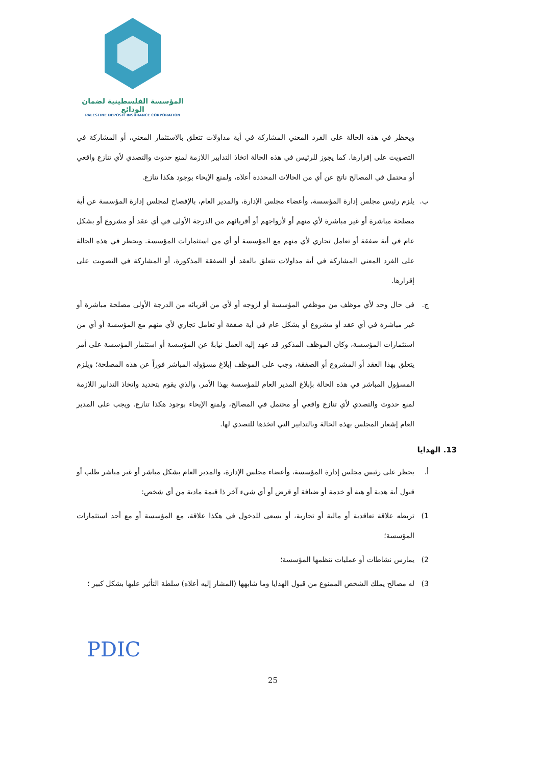المؤسسة الفلسطينية لضمان الودائع
PALESTINE DEPOSIT INSURANCE CORPORATION
ويحظر في هذه الحالة على الفرد المعني المشاركة في أية مداولات تتعلق بالاستثمار المعني، أو المشاركة في التصويت على إقرارها. كما يجوز للرئيس في هذه الحالة اتخاذ التدابير اللازمة لمنع حدوث والتصدي لأي تنازع واقعي أو محتمل في المصالح ناتج عن أي من الحالات المحددة أعلاه، ولمنع الإيحاء بوجود هكذا تنازع.
ب. يلزم رئيس مجلس إدارة المؤسسة، وأعضاء مجلس الإدارة، والمدير العام، بالإفصاح لمجلس إدارة المؤسسة عن أية مصلحة مباشرة أو غير مباشرة لأي منهم أو لأزواجهم أو أقربائهم من الدرجة الأولى في أي عقد أو مشروع أو بشكل عام في أية صفقة أو تعامل تجاري لأي منهم مع المؤسسة أو أي من استثمارات المؤسسة. ويحظر في هذه الحالة على الفرد المعني المشاركة في أية مداولات تتعلق بالعقد أو الصفقة المذكورة، أو المشاركة في التصويت على إقرارها.
ج. في حال وجد لأي موظف من موظفي المؤسسة أو لزوجه أو لأي من أقربائه من الدرجة الأولى مصلحة مباشرة أو غير مباشرة في أي عقد أو مشروع أو بشكل عام في أية صفقة أو تعامل تجاري لأي منهم مع المؤسسة أو أي من استثمارات المؤسسة، وكان الموظف المذكور قد عهد إليه العمل نيابةً عن المؤسسة أو استثمار المؤسسة على أمر يتعلق بهذا العقد أو المشروع أو الصفقة، وجب على الموظف إبلاغ مسؤوله المباشر فوراً عن هذه المصلحة؛ ويلزم المسؤول المباشر في هذه الحالة بإبلاغ المدير العام للمؤسسة بهذا الأمر، والذي يقوم بتحديد واتخاذ التدابير اللازمة لمنع حدوث والتصدي لأي تنازع واقعي أو محتمل في المصالح، ولمنع الإيحاء بوجود هكذا تنازع. ويجب على المدير العام إشعار المجلس بهذه الحالة وبالتدابير التي اتخذها للتصدي لها.
13. الهدايا
أ. يحظر على رئيس مجلس إدارة المؤسسة، وأعضاء مجلس الإدارة، والمدير العام بشكل مباشر أو غير مباشر طلب أو قبول أية هدية أو هبة أو خدمة أو ضيافة أو قرض أو أي شيء آخر ذا قيمة مادية من أي شخص:
1) تربطه علاقة تعاقدية أو مالية أو تجارية، أو يسعى للدخول في هكذا علاقة، مع المؤسسة أو مع أحد استثمارات المؤسسة؛
2) يمارس نشاطات أو عمليات تنظمها المؤسسة؛
3) له مصالح يملك الشخص الممنوع من قبول الهدايا وما شابهها (المشار إليه أعلاه) سلطة التأثير عليها بشكل كبير ؛
PDIC
25